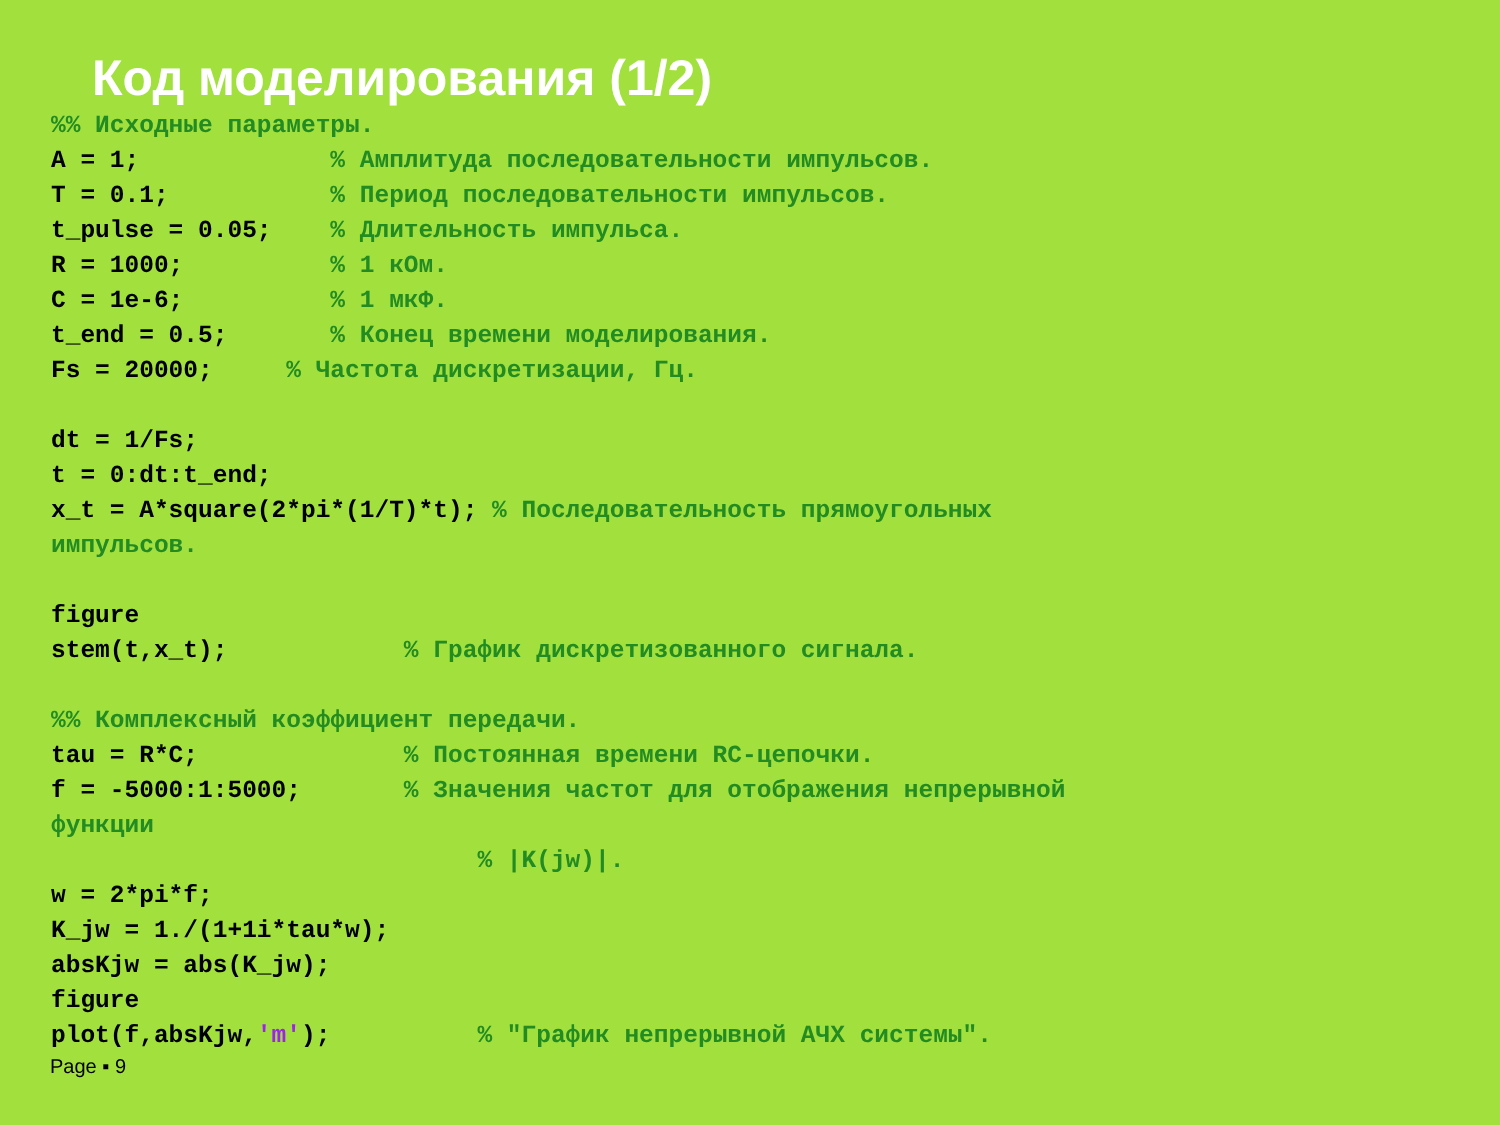Код моделирования (1/2)
%% Исходные параметры.
A = 1;             % Амплитуда последовательности импульсов.
T = 0.1;           % Период последовательности импульсов.
t_pulse = 0.05;    % Длительность импульса.
R = 1000;          % 1 кОм.
C = 1e-6;          % 1 мкФ.
t_end = 0.5;       % Конец времени моделирования.
Fs = 20000;     % Частота дискретизации, Гц.

dt = 1/Fs;
t = 0:dt:t_end;
x_t = A*square(2*pi*(1/T)*t); % Последовательность прямоугольных
импульсов.

figure
stem(t,x_t);            % График дискретизованного сигнала.

%% Комплексный коэффициент передачи.
tau = R*C;              % Постоянная времени RC-цепочки.
f = -5000:1:5000;       % Значения частот для отображения непрерывной
функции
                             % |K(jw)|.
w = 2*pi*f;
K_jw = 1./(1+1i*tau*w);
absKjw = abs(K_jw);
figure
plot(f,absKjw,'m');          % "График непрерывной АЧХ системы".
Page ▪ 9